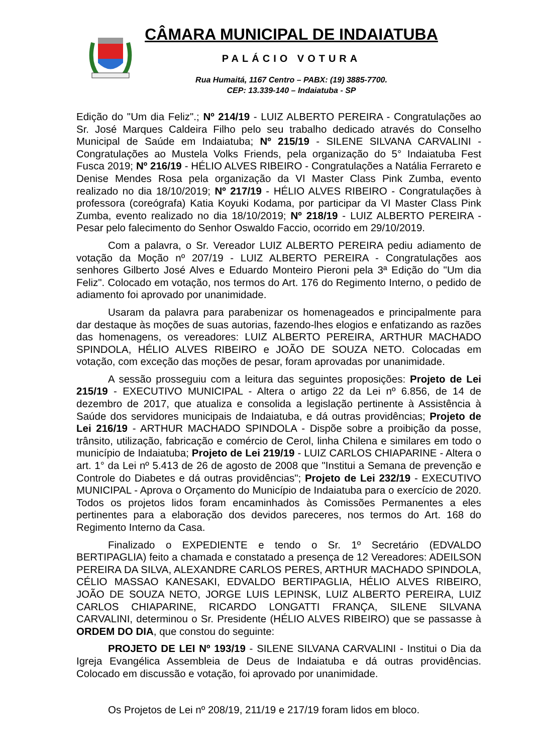CÂMARA MUNICIPAL DE INDAIATUBA
PALÁCIO VOTURA
Rua Humaitá, 1167 Centro – PABX: (19) 3885-7700.
CEP: 13.339-140 – Indaiatuba - SP
Edição do "Um dia Feliz".; Nº 214/19 - LUIZ ALBERTO PEREIRA - Congratulações ao Sr. José Marques Caldeira Filho pelo seu trabalho dedicado através do Conselho Municipal de Saúde em Indaiatuba; Nº 215/19 - SILENE SILVANA CARVALINI - Congratulações ao Mustela Volks Friends, pela organização do 5° Indaiatuba Fest Fusca 2019; Nº 216/19 - HÉLIO ALVES RIBEIRO - Congratulações a Natália Ferrareto e Denise Mendes Rosa pela organização da VI Master Class Pink Zumba, evento realizado no dia 18/10/2019; Nº 217/19 - HÉLIO ALVES RIBEIRO - Congratulações à professora (coreógrafa) Katia Koyuki Kodama, por participar da VI Master Class Pink Zumba, evento realizado no dia 18/10/2019; Nº 218/19 - LUIZ ALBERTO PEREIRA - Pesar pelo falecimento do Senhor Oswaldo Faccio, ocorrido em 29/10/2019.
Com a palavra, o Sr. Vereador LUIZ ALBERTO PEREIRA pediu adiamento de votação da Moção nº 207/19 - LUIZ ALBERTO PEREIRA - Congratulações aos senhores Gilberto José Alves e Eduardo Monteiro Pieroni pela 3ª Edição do "Um dia Feliz". Colocado em votação, nos termos do Art. 176 do Regimento Interno, o pedido de adiamento foi aprovado por unanimidade.
Usaram da palavra para parabenizar os homenageados e principalmente para dar destaque às moções de suas autorias, fazendo-lhes elogios e enfatizando as razões das homenagens, os vereadores: LUIZ ALBERTO PEREIRA, ARTHUR MACHADO SPINDOLA, HÉLIO ALVES RIBEIRO e JOÃO DE SOUZA NETO. Colocadas em votação, com exceção das moções de pesar, foram aprovadas por unanimidade.
A sessão prosseguiu com a leitura das seguintes proposições: Projeto de Lei 215/19 - EXECUTIVO MUNICIPAL - Altera o artigo 22 da Lei nº 6.856, de 14 de dezembro de 2017, que atualiza e consolida a legislação pertinente à Assistência à Saúde dos servidores municipais de Indaiatuba, e dá outras providências; Projeto de Lei 216/19 - ARTHUR MACHADO SPINDOLA - Dispõe sobre a proibição da posse, trânsito, utilização, fabricação e comércio de Cerol, linha Chilena e similares em todo o município de Indaiatuba; Projeto de Lei 219/19 - LUIZ CARLOS CHIAPARINE - Altera o art. 1° da Lei nº 5.413 de 26 de agosto de 2008 que "Institui a Semana de prevenção e Controle do Diabetes e dá outras providências"; Projeto de Lei 232/19 - EXECUTIVO MUNICIPAL - Aprova o Orçamento do Município de Indaiatuba para o exercício de 2020. Todos os projetos lidos foram encaminhados às Comissões Permanentes a eles pertinentes para a elaboração dos devidos pareceres, nos termos do Art. 168 do Regimento Interno da Casa.
Finalizado o EXPEDIENTE e tendo o Sr. 1º Secretário (EDVALDO BERTIPAGLIA) feito a chamada e constatado a presença de 12 Vereadores: ADEILSON PEREIRA DA SILVA, ALEXANDRE CARLOS PERES, ARTHUR MACHADO SPINDOLA, CÉLIO MASSAO KANESAKI, EDVALDO BERTIPAGLIA, HÉLIO ALVES RIBEIRO, JOÃO DE SOUZA NETO, JORGE LUIS LEPINSK, LUIZ ALBERTO PEREIRA, LUIZ CARLOS CHIAPARINE, RICARDO LONGATTI FRANÇA, SILENE SILVANA CARVALINI, determinou o Sr. Presidente (HÉLIO ALVES RIBEIRO) que se passasse à ORDEM DO DIA, que constou do seguinte:
PROJETO DE LEI Nº 193/19 - SILENE SILVANA CARVALINI - Institui o Dia da Igreja Evangélica Assembleia de Deus de Indaiatuba e dá outras providências. Colocado em discussão e votação, foi aprovado por unanimidade.
Os Projetos de Lei nº 208/19, 211/19 e 217/19 foram lidos em bloco.